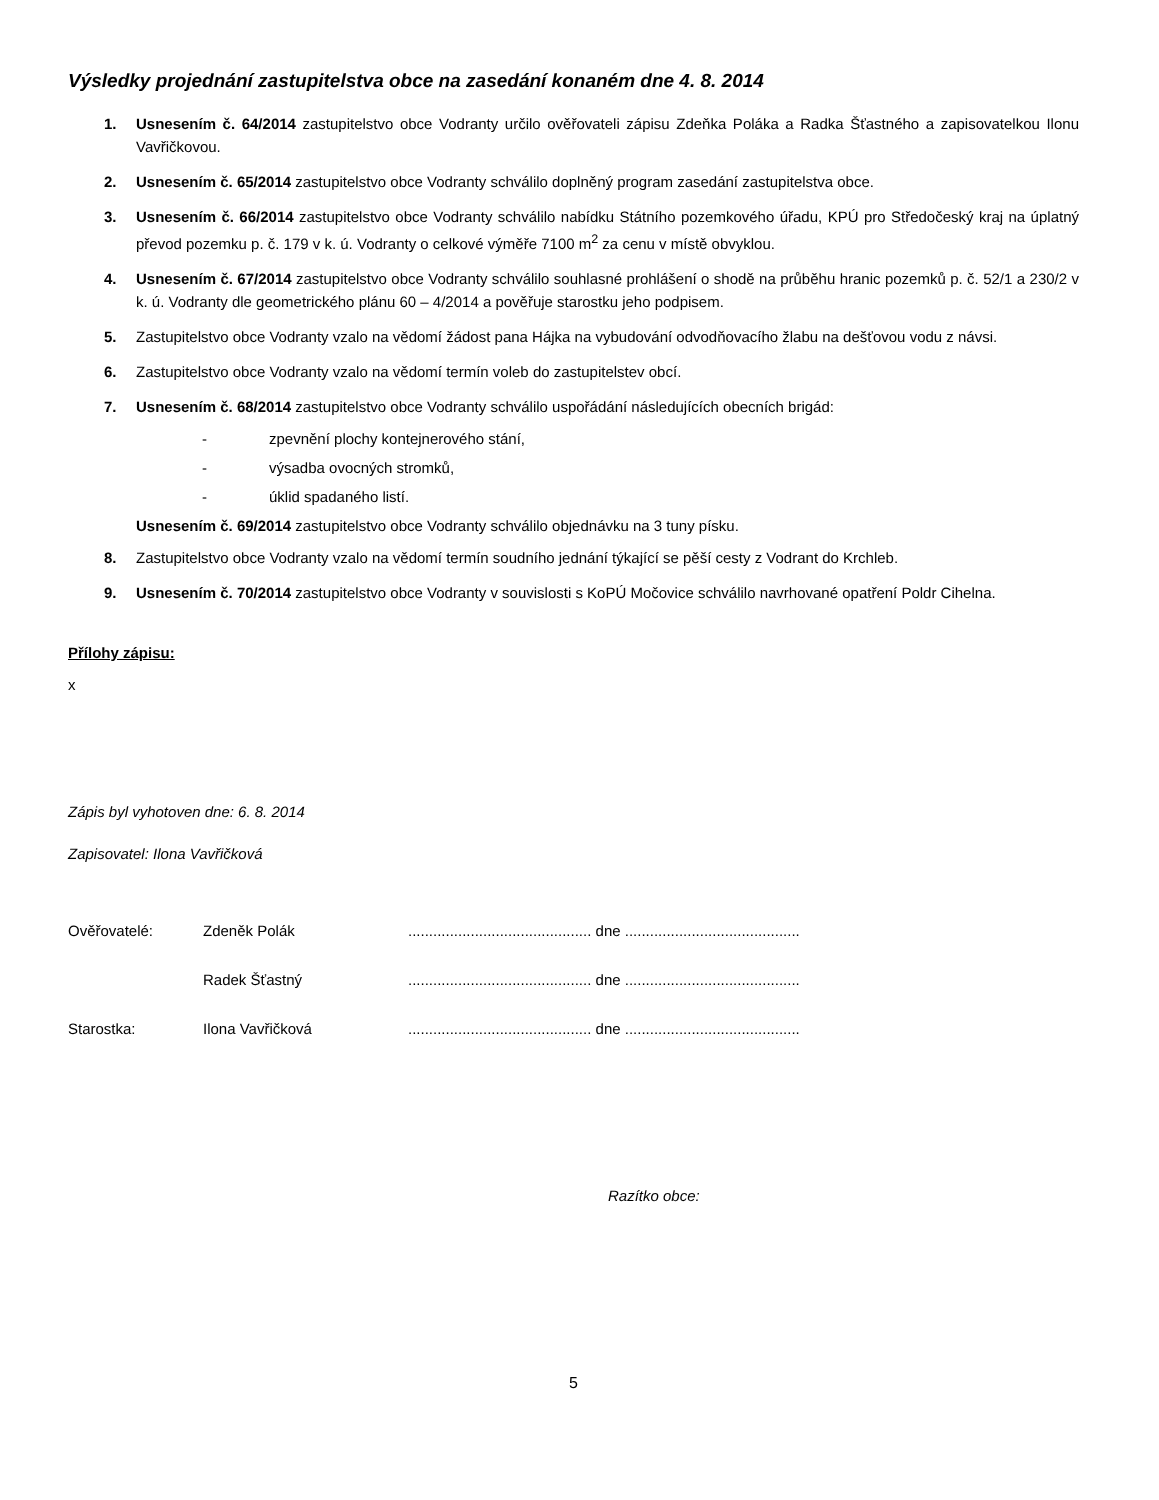Výsledky projednání zastupitelstva obce na zasedání konaném dne 4. 8. 2014
1. Usnesením č. 64/2014 zastupitelstvo obce Vodranty určilo ověřovateli zápisu Zdeňka Poláka a Radka Šťastného a zapisovatelkou Ilonu Vavřičkovou.
2. Usnesením č. 65/2014 zastupitelstvo obce Vodranty schválilo doplněný program zasedání zastupitelstva obce.
3. Usnesením č. 66/2014 zastupitelstvo obce Vodranty schválilo nabídku Státního pozemkového úřadu, KPÚ pro Středočeský kraj na úplatný převod pozemku p. č. 179 v k. ú. Vodranty o celkové výměře 7100 m<sup>2</sup> za cenu v místě obvyklou.
4. Usnesením č. 67/2014 zastupitelstvo obce Vodranty schválilo souhlasné prohlášení o shodě na průběhu hranic pozemků p. č. 52/1 a 230/2 v k. ú. Vodranty dle geometrického plánu 60 – 4/2014 a pověřuje starostku jeho podpisem.
5. Zastupitelstvo obce Vodranty vzalo na vědomí žádost pana Hájka na vybudování odvodňovacího žlabu na dešťovou vodu z návsi.
6. Zastupitelstvo obce Vodranty vzalo na vědomí termín voleb do zastupitelstev obcí.
7. Usnesením č. 68/2014 zastupitelstvo obce Vodranty schválilo uspořádání následujících obecních brigád:
- zpevnění plochy kontejnerového stání,
- výsadba ovocných stromků,
- úklid spadaného listí.
Usnesením č. 69/2014 zastupitelstvo obce Vodranty schválilo objednávku na 3 tuny písku.
8. Zastupitelstvo obce Vodranty vzalo na vědomí termín soudního jednání týkající se pěší cesty z Vodrant do Krchleb.
9. Usnesením č. 70/2014 zastupitelstvo obce Vodranty v souvislosti s KoPÚ Močovice schválilo navrhované opatření Poldr Cihelna.
Přílohy zápisu:
x
Zápis byl vyhotoven dne: 6. 8. 2014
Zapisovatel: Ilona Vavřičková
Ověřovatelé: Zdeněk Polák ............................................ dne ..........................................
Radek Šťastný ............................................ dne ..........................................
Starostka: Ilona Vavřičková ............................................ dne ..........................................
Razítko obce:
5